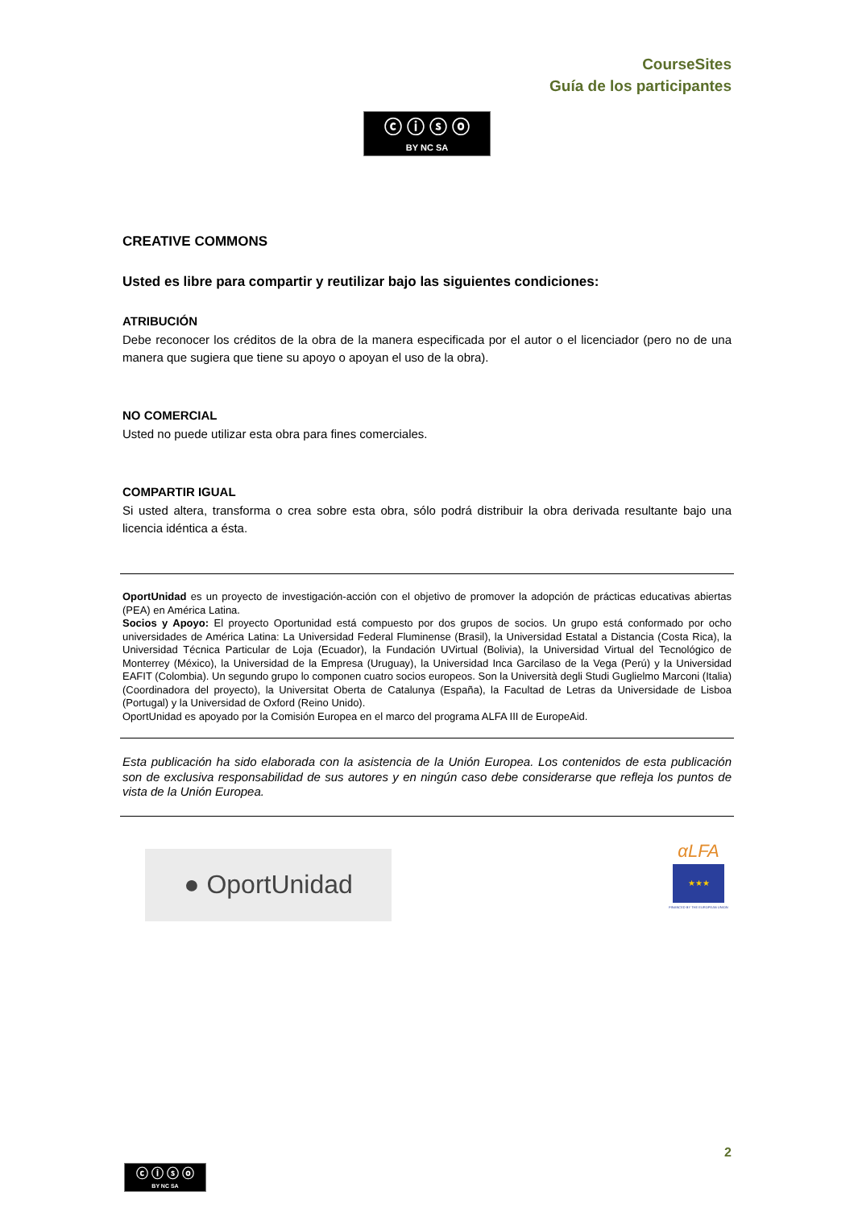CourseSites
Guía de los participantes
ⓒ ⓘ ⓢ ⓞ
BY NC SA
CREATIVE COMMONS
Usted es libre para compartir y reutilizar bajo las siguientes condiciones:
ATRIBUCIÓN
Debe reconocer los créditos de la obra de la manera especificada por el autor o el licenciador (pero no de una manera que sugiera que tiene su apoyo o apoyan el uso de la obra).
NO COMERCIAL
Usted no puede utilizar esta obra para fines comerciales.
COMPARTIR IGUAL
Si usted altera, transforma o crea sobre esta obra, sólo podrá distribuir la obra derivada resultante bajo una licencia idéntica a ésta.
OportUnidad es un proyecto de investigación-acción con el objetivo de promover la adopción de prácticas educativas abiertas (PEA) en América Latina.
Socios y Apoyo: El proyecto Oportunidad está compuesto por dos grupos de socios. Un grupo está conformado por ocho universidades de América Latina: La Universidad Federal Fluminense (Brasil), la Universidad Estatal a Distancia (Costa Rica), la Universidad Técnica Particular de Loja (Ecuador), la Fundación UVirtual (Bolivia), la Universidad Virtual del Tecnológico de Monterrey (México), la Universidad de la Empresa (Uruguay), la Universidad Inca Garcilaso de la Vega (Perú) y la Universidad EAFIT (Colombia). Un segundo grupo lo componen cuatro socios europeos. Son la Università degli Studi Guglielmo Marconi (Italia) (Coordinadora del proyecto), la Universitat Oberta de Catalunya (España), la Facultad de Letras da Universidade de Lisboa (Portugal) y la Universidad de Oxford (Reino Unido).
OportUnidad es apoyado por la Comisión Europea en el marco del programa ALFA III de EuropeAid.
Esta publicación ha sido elaborada con la asistencia de la Unión Europea. Los contenidos de esta publicación son de exclusiva responsabilidad de sus autores y en ningún caso debe considerarse que refleja los puntos de vista de la Unión Europea.
● OportUnidad
αLFA
★★★
FINANCED BY THE EUROPEAN UNION
2
ⓒ ⓘ ⓢ ⓞ
BY NC SA